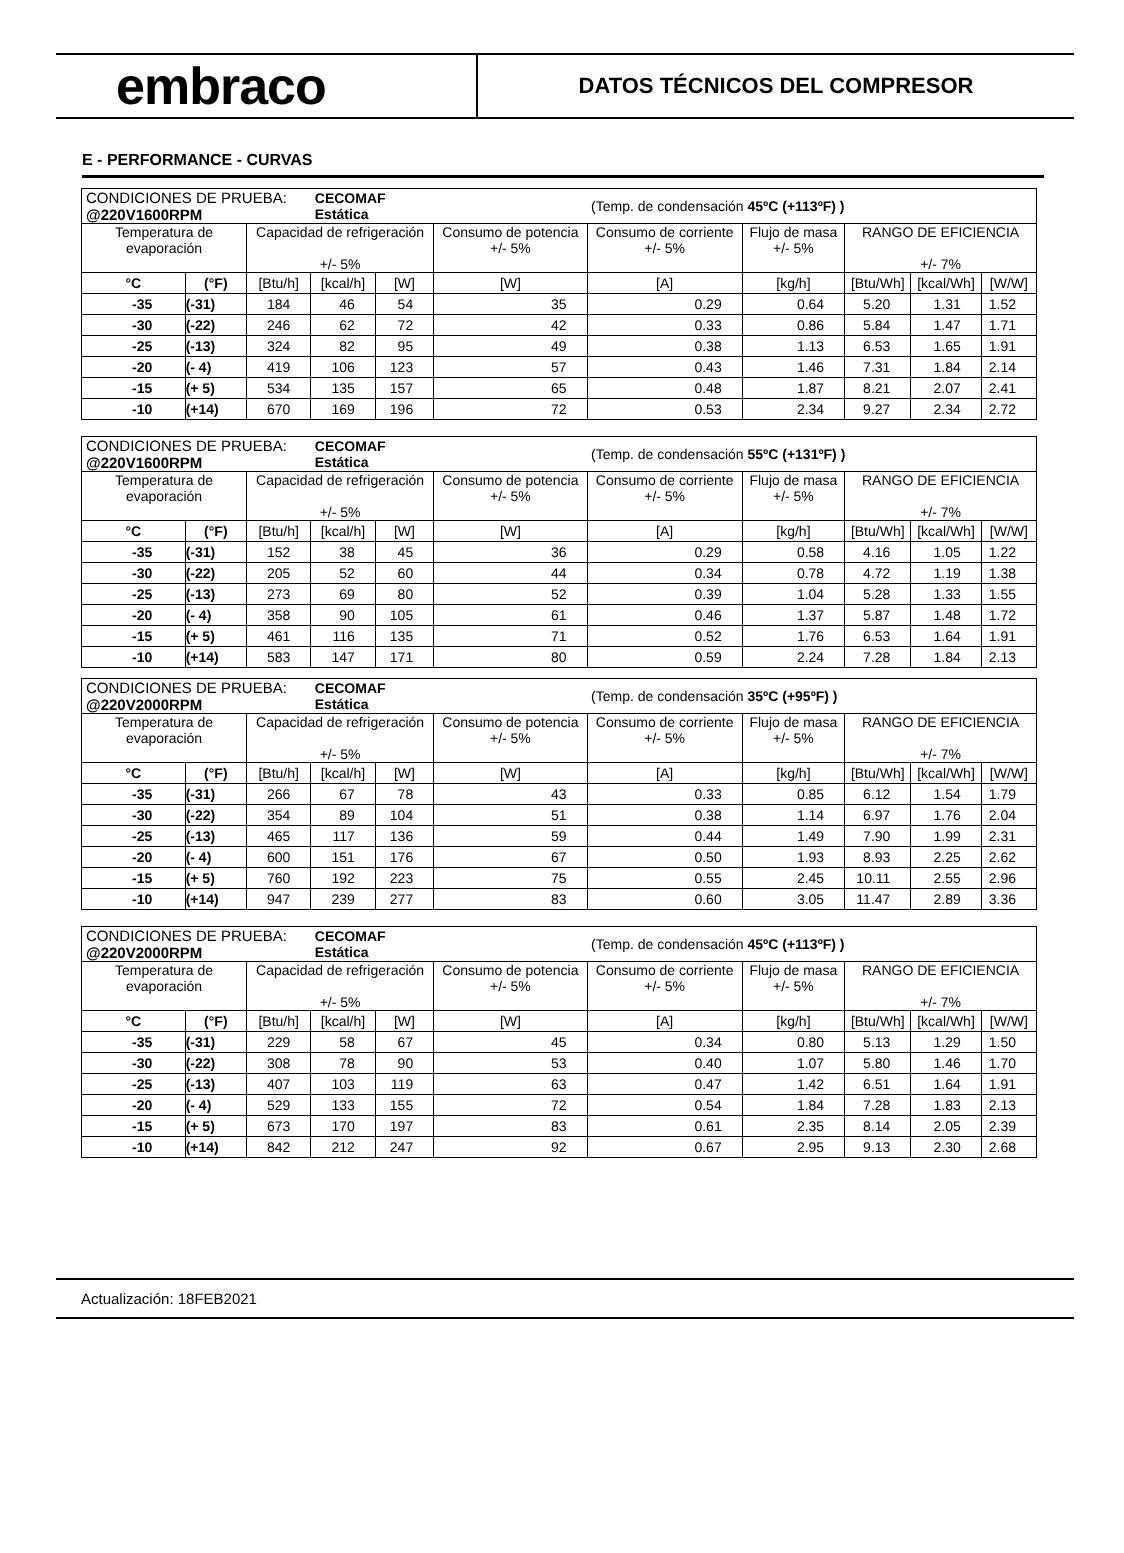embraco
DATOS TÉCNICOS DEL COMPRESOR
E - PERFORMANCE - CURVAS
| CONDICIONES DE PRUEBA: @220V1600RPM | | | CECOMAF Estática | | | (Temp. de condensación 45ºC (+113ºF) ) | | | | |
| Temperatura de evaporación | | Capacidad de refrigeración +/- 5% | | | Consumo de potencia +/- 5% | Consumo de corriente +/- 5% | Flujo de masa +/- 5% | RANGO DE EFICIENCIA +/- 7% | | |
| °C | (°F) | [Btu/h] | [kcal/h] | [W] | [W] | [A] | [kg/h] | [Btu/Wh] | [kcal/Wh] | [W/W] |
| -35 | (-31) | 184 | 46 | 54 | 35 | 0.29 | 0.64 | 5.20 | 1.31 | 1.52 |
| -30 | (-22) | 246 | 62 | 72 | 42 | 0.33 | 0.86 | 5.84 | 1.47 | 1.71 |
| -25 | (-13) | 324 | 82 | 95 | 49 | 0.38 | 1.13 | 6.53 | 1.65 | 1.91 |
| -20 | (- 4) | 419 | 106 | 123 | 57 | 0.43 | 1.46 | 7.31 | 1.84 | 2.14 |
| -15 | (+ 5) | 534 | 135 | 157 | 65 | 0.48 | 1.87 | 8.21 | 2.07 | 2.41 |
| -10 | (+14) | 670 | 169 | 196 | 72 | 0.53 | 2.34 | 9.27 | 2.34 | 2.72 |
| CONDICIONES DE PRUEBA: @220V1600RPM | | | CECOMAF Estática | | | (Temp. de condensación 55ºC (+131ºF) ) | | | | |
| Temperatura de evaporación | | Capacidad de refrigeración +/- 5% | | | Consumo de potencia +/- 5% | Consumo de corriente +/- 5% | Flujo de masa +/- 5% | RANGO DE EFICIENCIA +/- 7% | | |
| °C | (°F) | [Btu/h] | [kcal/h] | [W] | [W] | [A] | [kg/h] | [Btu/Wh] | [kcal/Wh] | [W/W] |
| -35 | (-31) | 152 | 38 | 45 | 36 | 0.29 | 0.58 | 4.16 | 1.05 | 1.22 |
| -30 | (-22) | 205 | 52 | 60 | 44 | 0.34 | 0.78 | 4.72 | 1.19 | 1.38 |
| -25 | (-13) | 273 | 69 | 80 | 52 | 0.39 | 1.04 | 5.28 | 1.33 | 1.55 |
| -20 | (- 4) | 358 | 90 | 105 | 61 | 0.46 | 1.37 | 5.87 | 1.48 | 1.72 |
| -15 | (+ 5) | 461 | 116 | 135 | 71 | 0.52 | 1.76 | 6.53 | 1.64 | 1.91 |
| -10 | (+14) | 583 | 147 | 171 | 80 | 0.59 | 2.24 | 7.28 | 1.84 | 2.13 |
| CONDICIONES DE PRUEBA: @220V2000RPM | | | CECOMAF Estática | | | (Temp. de condensación 35ºC (+95ºF) ) | | | | |
| Temperatura de evaporación | | Capacidad de refrigeración +/- 5% | | | Consumo de potencia +/- 5% | Consumo de corriente +/- 5% | Flujo de masa +/- 5% | RANGO DE EFICIENCIA +/- 7% | | |
| °C | (°F) | [Btu/h] | [kcal/h] | [W] | [W] | [A] | [kg/h] | [Btu/Wh] | [kcal/Wh] | [W/W] |
| -35 | (-31) | 266 | 67 | 78 | 43 | 0.33 | 0.85 | 6.12 | 1.54 | 1.79 |
| -30 | (-22) | 354 | 89 | 104 | 51 | 0.38 | 1.14 | 6.97 | 1.76 | 2.04 |
| -25 | (-13) | 465 | 117 | 136 | 59 | 0.44 | 1.49 | 7.90 | 1.99 | 2.31 |
| -20 | (- 4) | 600 | 151 | 176 | 67 | 0.50 | 1.93 | 8.93 | 2.25 | 2.62 |
| -15 | (+ 5) | 760 | 192 | 223 | 75 | 0.55 | 2.45 | 10.11 | 2.55 | 2.96 |
| -10 | (+14) | 947 | 239 | 277 | 83 | 0.60 | 3.05 | 11.47 | 2.89 | 3.36 |
| CONDICIONES DE PRUEBA: @220V2000RPM | | | CECOMAF Estática | | | (Temp. de condensación 45ºC (+113ºF) ) | | | | |
| Temperatura de evaporación | | Capacidad de refrigeración +/- 5% | | | Consumo de potencia +/- 5% | Consumo de corriente +/- 5% | Flujo de masa +/- 5% | RANGO DE EFICIENCIA +/- 7% | | |
| °C | (°F) | [Btu/h] | [kcal/h] | [W] | [W] | [A] | [kg/h] | [Btu/Wh] | [kcal/Wh] | [W/W] |
| -35 | (-31) | 229 | 58 | 67 | 45 | 0.34 | 0.80 | 5.13 | 1.29 | 1.50 |
| -30 | (-22) | 308 | 78 | 90 | 53 | 0.40 | 1.07 | 5.80 | 1.46 | 1.70 |
| -25 | (-13) | 407 | 103 | 119 | 63 | 0.47 | 1.42 | 6.51 | 1.64 | 1.91 |
| -20 | (- 4) | 529 | 133 | 155 | 72 | 0.54 | 1.84 | 7.28 | 1.83 | 2.13 |
| -15 | (+ 5) | 673 | 170 | 197 | 83 | 0.61 | 2.35 | 8.14 | 2.05 | 2.39 |
| -10 | (+14) | 842 | 212 | 247 | 92 | 0.67 | 2.95 | 9.13 | 2.30 | 2.68 |
Actualización: 18FEB2021